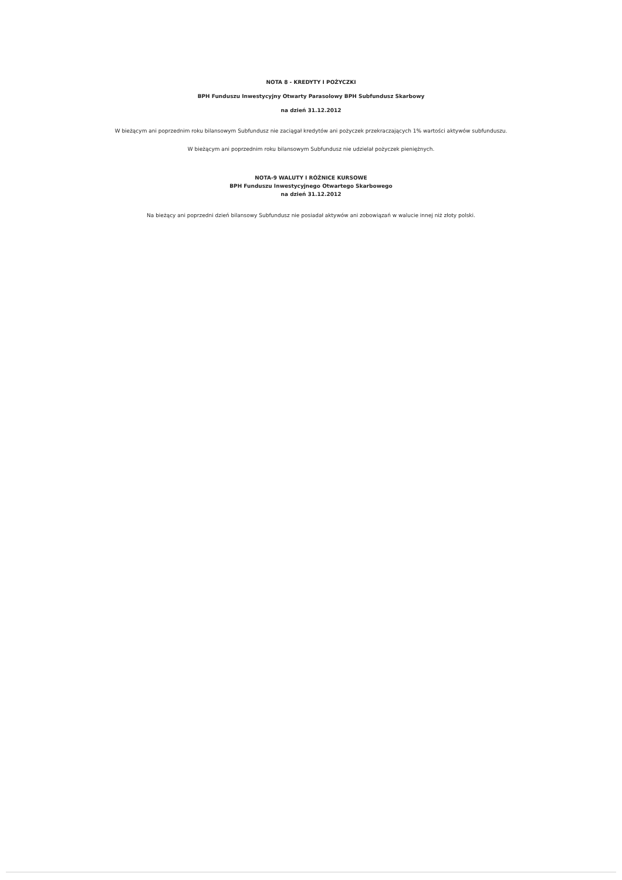NOTA 8 - KREDYTY I POŻYCZKI
BPH Funduszu Inwestycyjny Otwarty Parasolowy BPH Subfundusz Skarbowy
na dzień 31.12.2012
W bieżącym ani poprzednim roku bilansowym Subfundusz nie zaciągał kredytów ani pożyczek przekraczających 1% wartości aktywów subfunduszu.
W bieżącym ani poprzednim roku bilansowym Subfundusz nie udzielał pożyczek pieniężnych.
NOTA-9 WALUTY I RÓŻNICE KURSOWE
BPH Funduszu Inwestycyjnego Otwartego Skarbowego
na dzień 31.12.2012
Na bieżący ani poprzedni dzień bilansowy Subfundusz nie posiadał aktywów ani zobowiązań w walucie innej niż złoty polski.